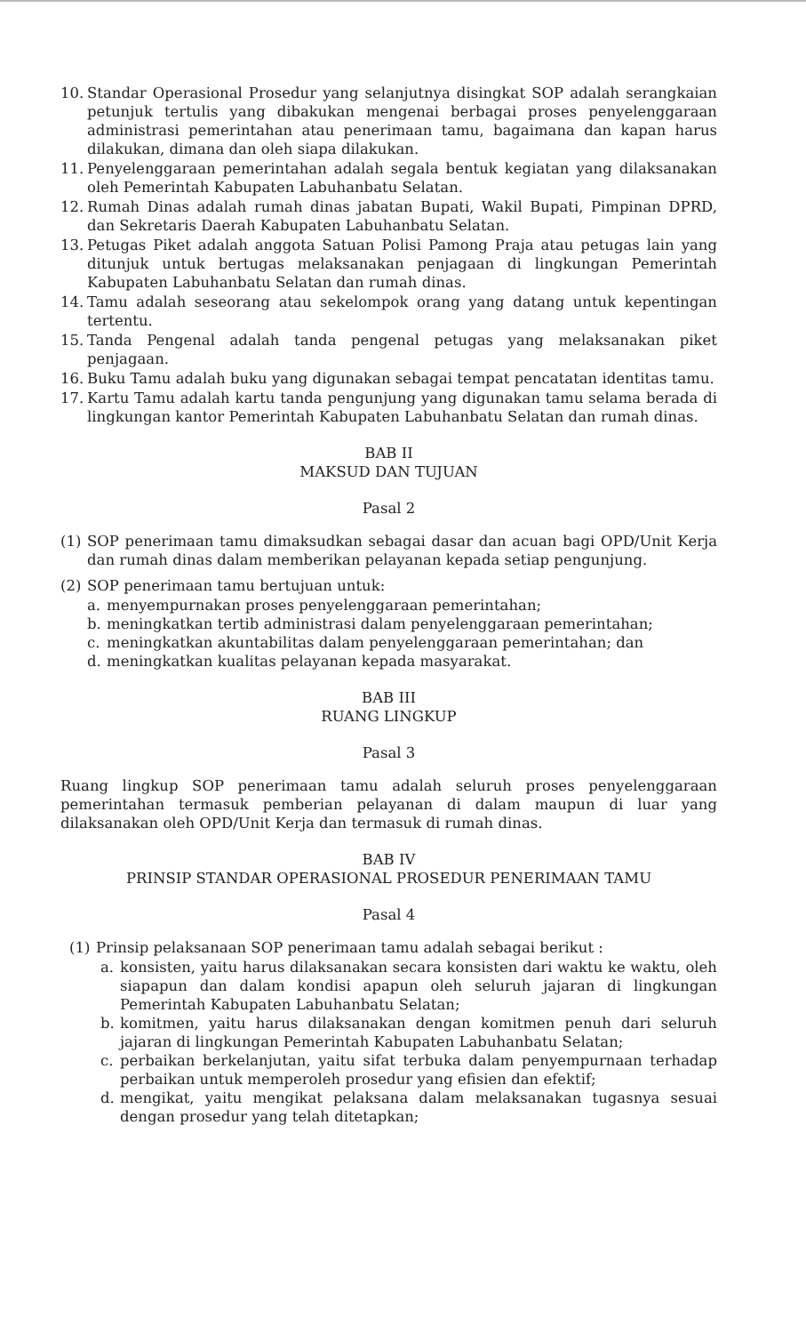10. Standar Operasional Prosedur yang selanjutnya disingkat SOP adalah serangkaian petunjuk tertulis yang dibakukan mengenai berbagai proses penyelenggaraan administrasi pemerintahan atau penerimaan tamu, bagaimana dan kapan harus dilakukan, dimana dan oleh siapa dilakukan.
11. Penyelenggaraan pemerintahan adalah segala bentuk kegiatan yang dilaksanakan oleh Pemerintah Kabupaten Labuhanbatu Selatan.
12. Rumah Dinas adalah rumah dinas jabatan Bupati, Wakil Bupati, Pimpinan DPRD, dan Sekretaris Daerah Kabupaten Labuhanbatu Selatan.
13. Petugas Piket adalah anggota Satuan Polisi Pamong Praja atau petugas lain yang ditunjuk untuk bertugas melaksanakan penjagaan di lingkungan Pemerintah Kabupaten Labuhanbatu Selatan dan rumah dinas.
14. Tamu adalah seseorang atau sekelompok orang yang datang untuk kepentingan tertentu.
15. Tanda Pengenal adalah tanda pengenal petugas yang melaksanakan piket penjagaan.
16. Buku Tamu adalah buku yang digunakan sebagai tempat pencatatan identitas tamu.
17. Kartu Tamu adalah kartu tanda pengunjung yang digunakan tamu selama berada di lingkungan kantor Pemerintah Kabupaten Labuhanbatu Selatan dan rumah dinas.
BAB II
MAKSUD DAN TUJUAN
Pasal 2
(1) SOP penerimaan tamu dimaksudkan sebagai dasar dan acuan bagi OPD/Unit Kerja dan rumah dinas dalam memberikan pelayanan kepada setiap pengunjung.
(2) SOP penerimaan tamu bertujuan untuk:
a. menyempurnakan proses penyelenggaraan pemerintahan;
b. meningkatkan tertib administrasi dalam penyelenggaraan pemerintahan;
c. meningkatkan akuntabilitas dalam penyelenggaraan pemerintahan; dan
d. meningkatkan kualitas pelayanan kepada masyarakat.
BAB III
RUANG LINGKUP
Pasal 3
Ruang lingkup SOP penerimaan tamu adalah seluruh proses penyelenggaraan pemerintahan termasuk pemberian pelayanan di dalam maupun di luar yang dilaksanakan oleh OPD/Unit Kerja dan termasuk di rumah dinas.
BAB IV
PRINSIP STANDAR OPERASIONAL PROSEDUR PENERIMAAN TAMU
Pasal 4
(1) Prinsip pelaksanaan SOP penerimaan tamu adalah sebagai berikut :
a. konsisten, yaitu harus dilaksanakan secara konsisten dari waktu ke waktu, oleh siapapun dan dalam kondisi apapun oleh seluruh jajaran di lingkungan Pemerintah Kabupaten Labuhanbatu Selatan;
b. komitmen, yaitu harus dilaksanakan dengan komitmen penuh dari seluruh jajaran di lingkungan Pemerintah Kabupaten Labuhanbatu Selatan;
c. perbaikan berkelanjutan, yaitu sifat terbuka dalam penyempurnaan terhadap perbaikan untuk memperoleh prosedur yang efisien dan efektif;
d. mengikat, yaitu mengikat pelaksana dalam melaksanakan tugasnya sesuai dengan prosedur yang telah ditetapkan;